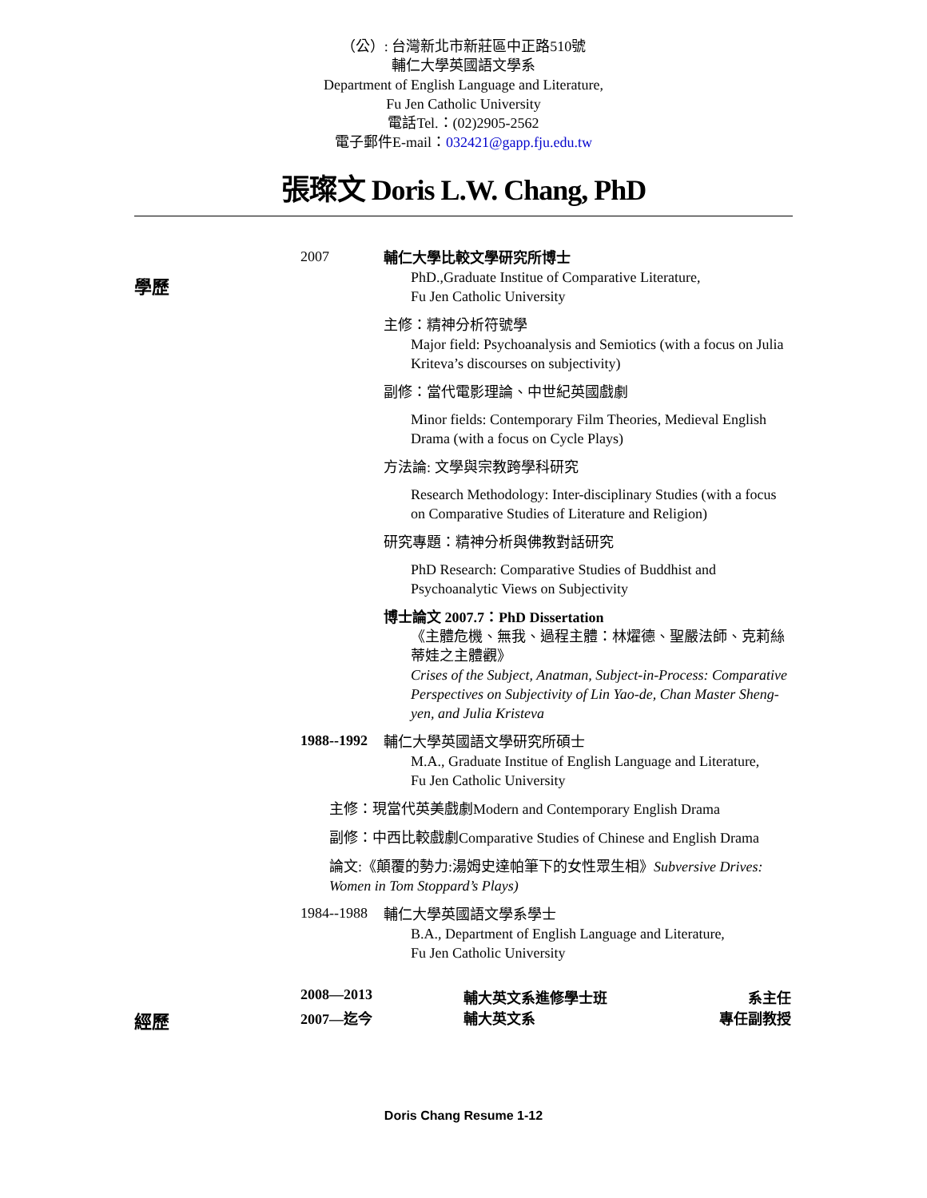（公）: 台灣新北市新莊區中正路510號
輔仁大學英國語文學系
Department of English Language and Literature,
Fu Jen Catholic University
電話Tel.：(02)2905-2562
電子郵件E-mail：032421@gapp.fju.edu.tw
張璨文 Doris L.W. Chang, PhD
學歷
2007
輔仁大學比較文學研究所博士
PhD.,Graduate Institue of Comparative Literature,
Fu Jen Catholic University
主修：精神分析符號學
Major field: Psychoanalysis and Semiotics (with a focus on Julia Kriteva’s discourses on subjectivity)
副修：當代電影理論、中世紀英國戲劇
Minor fields: Contemporary Film Theories, Medieval English Drama (with a focus on Cycle Plays)
方法論: 文學與宗教跨學科研究
Research Methodology: Inter-disciplinary Studies (with a focus on Comparative Studies of Literature and Religion)
研究專題：精神分析與佛教對話研究
PhD Research: Comparative Studies of Buddhist and Psychoanalytic Views on Subjectivity
博士論文 2007.7：PhD Dissertation
《主體危機、無我、過程主體：林燿德、聖嚴法師、克莉絲蒂娃之主體觀》
Crises of the Subject, Anatman, Subject-in-Process: Comparative Perspectives on Subjectivity of Lin Yao-de, Chan Master Sheng-yen, and Julia Kristeva
1988--1992
輔仁大學英國語文學研究所碩士
M.A., Graduate Institue of English Language and Literature,
Fu Jen Catholic University
主修：現當代英美戲劇Modern and Contemporary English Drama
副修：中西比較戲劇Comparative Studies of Chinese and English Drama
論文:《顛覆的勢力:湯姆史達帕筆下的女性眾生相》Subversive Drives: Women in Tom Stoppard’s Plays)
1984--1988
輔仁大學英國語文學系學士
B.A., Department of English Language and Literature,
Fu Jen Catholic University
2008—2013 輔大英文系進修學士班 系主任
經歷
2007—迄今 輔大英文系 專任副教授
Doris Chang Resume 1-12